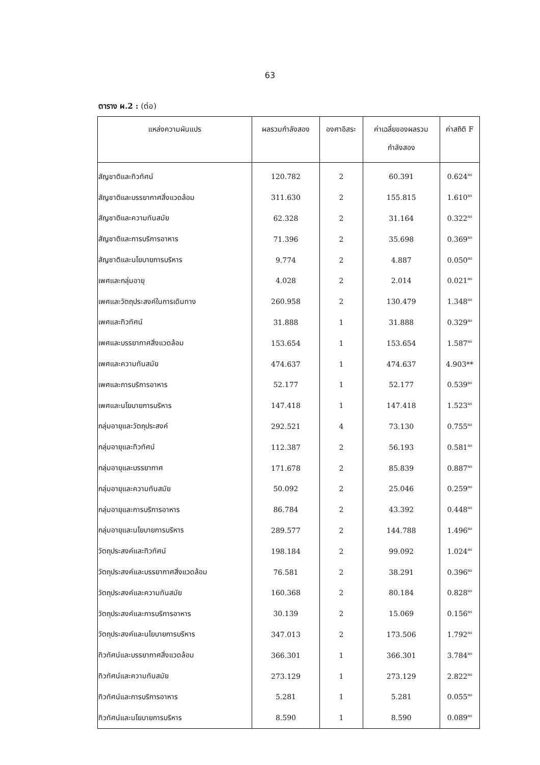63
ตาราง ผ.2 : (ต่อ)
| แหล่งความผันแปร | ผลรวมกำลังสอง | องศาอิสระ | ค่าเฉลี่ยของผลรวม กำลังสอง | ค่าสถิติ F |
| --- | --- | --- | --- | --- |
| สัญชาติและทิวทัศน์ | 120.782 | 2 | 60.391 | 0.624<sup>ns</sup> |
| สัญชาติและบรรยากาศสิ่งแวดล้อม | 311.630 | 2 | 155.815 | 1.610<sup>ns</sup> |
| สัญชาติและความทันสมัย | 62.328 | 2 | 31.164 | 0.322<sup>ns</sup> |
| สัญชาติและการบริการอาหาร | 71.396 | 2 | 35.698 | 0.369<sup>ns</sup> |
| สัญชาติและนโยบายการบริหาร | 9.774 | 2 | 4.887 | 0.050<sup>ns</sup> |
| เพศและกลุ่มอายุ | 4.028 | 2 | 2.014 | 0.021<sup>ns</sup> |
| เพศและวัตถุประสงค์ในการเดินทาง | 260.958 | 2 | 130.479 | 1.348<sup>ns</sup> |
| เพศและทิวทัศน์ | 31.888 | 1 | 31.888 | 0.329<sup>ns</sup> |
| เพศและบรรยากาศสิ่งแวดล้อม | 153.654 | 1 | 153.654 | 1.587<sup>ns</sup> |
| เพศและความทันสมัย | 474.637 | 1 | 474.637 | 4.903** |
| เพศและการบริการอาหาร | 52.177 | 1 | 52.177 | 0.539<sup>ns</sup> |
| เพศและนโยบายการบริหาร | 147.418 | 1 | 147.418 | 1.523<sup>ns</sup> |
| กลุ่มอายุและวัตถุประสงค์ | 292.521 | 4 | 73.130 | 0.755<sup>ns</sup> |
| กลุ่มอายุและทิวทัศน์ | 112.387 | 2 | 56.193 | 0.581<sup>ns</sup> |
| กลุ่มอายุและบรรยากาศ | 171.678 | 2 | 85.839 | 0.887<sup>ns</sup> |
| กลุ่มอายุและความทันสมัย | 50.092 | 2 | 25.046 | 0.259<sup>ns</sup> |
| กลุ่มอายุและการบริการอาหาร | 86.784 | 2 | 43.392 | 0.448<sup>ns</sup> |
| กลุ่มอายุและนโยบายการบริหาร | 289.577 | 2 | 144.788 | 1.496<sup>ns</sup> |
| วัตถุประสงค์และทิวทัศน์ | 198.184 | 2 | 99.092 | 1.024<sup>ns</sup> |
| วัตถุประสงค์และบรรยากาศสิ่งแวดล้อม | 76.581 | 2 | 38.291 | 0.396<sup>ns</sup> |
| วัตถุประสงค์และความทันสมัย | 160.368 | 2 | 80.184 | 0.828<sup>ns</sup> |
| วัตถุประสงค์และการบริการอาหาร | 30.139 | 2 | 15.069 | 0.156<sup>ns</sup> |
| วัตถุประสงค์และนโยบายการบริหาร | 347.013 | 2 | 173.506 | 1.792<sup>ns</sup> |
| ทิวทัศน์และบรรยากาศสิ่งแวดล้อม | 366.301 | 1 | 366.301 | 3.784<sup>ns</sup> |
| ทิวทัศน์และความทันสมัย | 273.129 | 1 | 273.129 | 2.822<sup>ns</sup> |
| ทิวทัศน์และการบริการอาหาร | 5.281 | 1 | 5.281 | 0.055<sup>ns</sup> |
| ทิวทัศน์และนโยบายการบริหาร | 8.590 | 1 | 8.590 | 0.089<sup>ns</sup> |